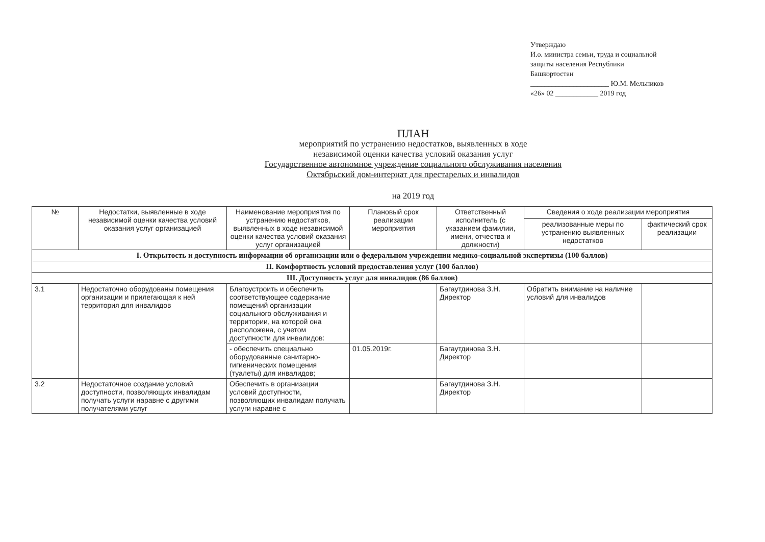Утверждаю
И.о. министра семьи, труда и социальной
защиты населения Республики
Башкортостан
______________________ Ю.М. Мельников
«26» 02 ____________ 2019 год
ПЛАН
мероприятий по устранению недостатков, выявленных в ходе
независимой оценки качества условий оказания услуг
Государственное автономное учреждение социального обслуживания населения
Октябрьский дом-интернат для престарелых и инвалидов
на 2019 год
| № | Недостатки, выявленные в ходе независимой оценки качества условий оказания услуг организацией | Наименование мероприятия по устранению недостатков, выявленных в ходе независимой оценки качества условий оказания услуг организацией | Плановый срок реализации мероприятия | Ответственный исполнитель (с указанием фамилии, имени, отчества и должности) | Сведения о ходе реализации мероприятия | |
| --- | --- | --- | --- | --- | --- | --- |
| | | | | | реализованные меры по устранению выявленных недостатков | фактический срок реализации |
| I. Открытость и доступность информации об организации или о федеральном учреждении медико-социальной экспертизы (100 баллов) | | | | | | |
| II. Комфортность условий предоставления услуг (100 баллов) | | | | | | |
| III. Доступность услуг для инвалидов (86 баллов) | | | | | | |
| 3.1 | Недостаточно оборудованы помещения организации и прилегающая к ней территория для инвалидов | Благоустроить и обеспечить соответствующее содержание помещений организации социального обслуживания и территории, на которой она расположена, с учетом доступности для инвалидов: | | Багаутдинова З.Н. Директор | Обратить внимание на наличие условий для инвалидов | |
| | | - обеспечить специально оборудованные санитарно-гигиенических помещения (туалеты) для инвалидов; | 01.05.2019г. | Багаутдинова З.Н. Директор | | |
| 3.2 | Недостаточное создание условий доступности, позволяющих инвалидам получать услуги наравне с другими получателями услуг | Обеспечить в организации условий доступности, позволяющих инвалидам получать услуги наравне с | | Багаутдинова З.Н. Директор | | |